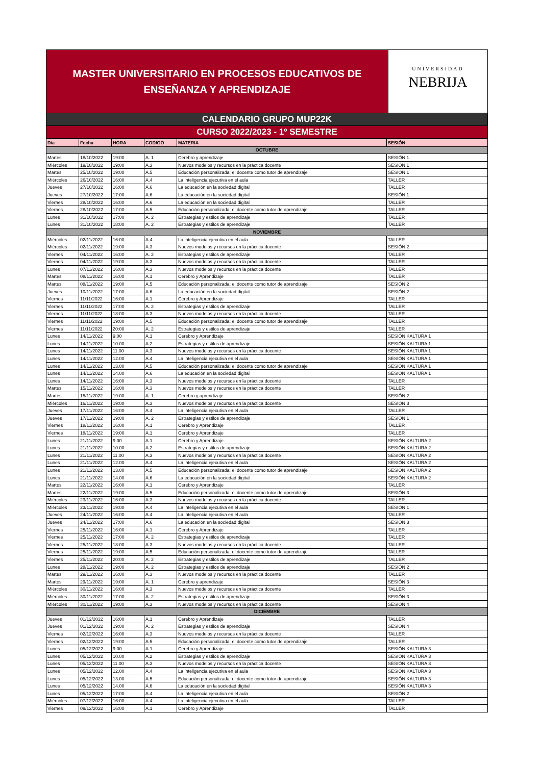| MASTER UNIVERSITARIO EN PROCESOS EDUCATIVOS DE ENSEÑANZA Y APRENDIZAJE | UNIVERSIDAD NEBRIJA |
| CALENDARIO GRUPO MUP22K | |
| CURSO 2022/2023 - 1º SEMESTRE | |
| Día | Fecha | HORA | CODIGO | MATERIA | SESIÓN |
| --- | --- | --- | --- | --- | --- |
| OCTUBRE | | | | | |
| Martes | 18/10/2022 | 19:00 | A. 1 | Cerebro y aprendizaje | SESIÓN 1 |
| Miércoles | 19/10/2022 | 19:00 | A.3 | Nuevos modelos y recursos en la práctica docente | SESIÓN 1 |
| Martes | 25/10/2022 | 19:00 | A.5 | Educación personalizada: el docente como tutor de aprendizaje | SESIÓN 1 |
| Miércoles | 26/10/2022 | 16:00 | A.4 | La inteligencia ejecutiva en el aula | TALLER |
| Jueves | 27/10/2022 | 16:00 | A.6 | La educación en la sociedad digital | TALLER |
| Jueves | 27/10/2022 | 17:00 | A.6 | La educación en la sociedad digital | SESIÓN 1 |
| Viernes | 28/10/2022 | 16:00 | A.6 | La educación en la sociedad digital | TALLER |
| Viernes | 28/10/2022 | 17:00 | A.5 | Educación personalizada: el docente como tutor de aprendizaje | TALLER |
| Lunes | 31/10/2022 | 17:00 | A. 2 | Estrategias y estilos de aprendizaje | TALLER |
| Lunes | 31/10/2022 | 18:00 | A. 2 | Estrategias y estilos de aprendizaje | TALLER |
| NOVIEMBRE | | | | | |
| Miércoles | 02/11/2022 | 16:00 | A.4 | La inteligencia ejecutiva en el aula | TALLER |
| Miércoles | 02/11/2022 | 19:00 | A.3 | Nuevos modelos y recursos en la práctica docente | SESIÓN 2 |
| Viernes | 04/11/2022 | 16:00 | A. 2 | Estrategias y estilos de aprendizaje | TALLER |
| Viernes | 04/11/2022 | 19:00 | A.3 | Nuevos modelos y recursos en la práctica docente | TALLER |
| Lunes | 07/11/2022 | 16:00 | A.3 | Nuevos modelos y recursos en la práctica docente | TALLER |
| Martes | 08/11/2022 | 16:00 | A.1 | Cerebro y Aprendizaje | TALLER |
| Martes | 08/11/2022 | 19:00 | A.5 | Educación personalizada: el docente como tutor de aprendizaje | SESIÓN 2 |
| Jueves | 10/11/2022 | 17:00 | A.6 | La educación en la sociedad digital | SESIÓN 2 |
| Viernes | 11/11/2022 | 16:00 | A.1 | Cerebro y Aprendizaje | TALLER |
| Viernes | 11/11/2022 | 17:00 | A. 2 | Estrategias y estilos de aprendizaje | TALLER |
| Viernes | 11/11/2022 | 18:00 | A.3 | Nuevos modelos y recursos en la práctica docente | TALLER |
| Viernes | 11/11/2022 | 19:00 | A.5 | Educación personalizada: el docente como tutor de aprendizaje | TALLER |
| Viernes | 11/11/2022 | 20:00 | A. 2 | Estrategias y estilos de aprendizaje | TALLER |
| Lunes | 14/11/2022 | 9:00 | A.1 | Cerebro y Aprendizaje | SESIÓN KALTURA 1 |
| Lunes | 14/11/2022 | 10.00 | A.2 | Estrategias y estilos de aprendizaje | SESIÓN KALTURA 1 |
| Lunes | 14/11/2022 | 11.00 | A.3 | Nuevos modelos y recursos en la práctica docente | SESIÓN KALTURA 1 |
| Lunes | 14/11/2022 | 12.00 | A.4 | La inteligencia ejecutiva en el aula | SESIÓN KALTURA 1 |
| Lunes | 14/11/2022 | 13.00 | A.5 | Educación personalizada: el docente como tutor de aprendizaje | SESIÓN KALTURA 1 |
| Lunes | 14/11/2022 | 14.00 | A.6 | La educación en la sociedad digital | SESIÓN KALTURA 1 |
| Lunes | 14/11/2022 | 16:00 | A.3 | Nuevos modelos y recursos en la práctica docente | TALLER |
| Martes | 15/11/2022 | 16:00 | A.3 | Nuevos modelos y recursos en la práctica docente | TALLER |
| Martes | 15/11/2022 | 19:00 | A. 1 | Cerebro y aprendizaje | SESIÓN 2 |
| Miércoles | 16/11/2022 | 19:00 | A.3 | Nuevos modelos y recursos en la práctica docente | SESIÓN 3 |
| Jueves | 17/11/2022 | 16:00 | A.4 | La inteligencia ejecutiva en el aula | TALLER |
| Jueves | 17/11/2022 | 19:00 | A. 2 | Estrategias y estilos de aprendizaje | SESIÓN 1 |
| Viernes | 18/11/2022 | 16:00 | A.1 | Cerebro y Aprendizaje | TALLER |
| Viernes | 18/11/2022 | 19:00 | A.1 | Cerebro y Aprendizaje | TALLER |
| Lunes | 21/11/2022 | 9:00 | A.1 | Cerebro y Aprendizaje | SESIÓN KALTURA 2 |
| Lunes | 21/11/2022 | 10.00 | A.2 | Estrategias y estilos de aprendizaje | SESIÓN KALTURA 2 |
| Lunes | 21/11/2022 | 11.00 | A.3 | Nuevos modelos y recursos en la práctica docente | SESIÓN KALTURA 2 |
| Lunes | 21/11/2022 | 12.00 | A.4 | La inteligencia ejecutiva en el aula | SESIÓN KALTURA 2 |
| Lunes | 21/11/2022 | 13.00 | A.5 | Educación personalizada: el docente como tutor de aprendizaje | SESIÓN KALTURA 2 |
| Lunes | 21/11/2022 | 14.00 | A.6 | La educación en la sociedad digital | SESIÓN KALTURA 2 |
| Martes | 22/11/2022 | 16:00 | A.1 | Cerebro y Aprendizaje | TALLER |
| Martes | 22/11/2022 | 19:00 | A.5 | Educación personalizada: el docente como tutor de aprendizaje | SESIÓN 3 |
| Miércoles | 23/11/2022 | 16:00 | A.3 | Nuevos modelos y recursos en la práctica docente | TALLER |
| Miércoles | 23/11/2022 | 19:00 | A.4 | La inteligencia ejecutiva en el aula | SESIÓN 1 |
| Jueves | 24/11/2022 | 16:00 | A.4 | La inteligencia ejecutiva en el aula | TALLER |
| Jueves | 24/11/2022 | 17:00 | A.6 | La educación en la sociedad digital | SESIÓN 3 |
| Viernes | 25/11/2022 | 16:00 | A.1 | Cerebro y Aprendizaje | TALLER |
| Viernes | 25/11/2022 | 17:00 | A. 2 | Estrategias y estilos de aprendizaje | TALLER |
| Viernes | 25/11/2022 | 18:00 | A.3 | Nuevos modelos y recursos en la práctica docente | TALLER |
| Viernes | 25/11/2022 | 19:00 | A.5 | Educación personalizada: el docente como tutor de aprendizaje | TALLER |
| Viernes | 25/11/2022 | 20:00 | A. 2 | Estrategias y estilos de aprendizaje | TALLER |
| Lunes | 28/11/2022 | 19:00 | A. 2 | Estrategias y estilos de aprendizaje | SESIÓN 2 |
| Martes | 29/11/2022 | 16:00 | A.3 | Nuevos modelos y recursos en la práctica docente | TALLER |
| Martes | 29/11/2022 | 19:00 | A. 1 | Cerebro y aprendizaje | SESIÓN 3 |
| Miércoles | 30/11/2022 | 16:00 | A.3 | Nuevos modelos y recursos en la práctica docente | TALLER |
| Miércoles | 30/11/2022 | 17:00 | A. 2 | Estrategias y estilos de aprendizaje | SESIÓN 3 |
| Miércoles | 30/11/2022 | 19:00 | A.3 | Nuevos modelos y recursos en la práctica docente | SESIÓN 4 |
| DICIEMBRE | | | | | |
| Jueves | 01/12/2022 | 16:00 | A.1 | Cerebro y Aprendizaje | TALLER |
| Jueves | 01/12/2022 | 19:00 | A. 2 | Estrategias y estilos de aprendizaje | SESIÓN 4 |
| Viernes | 02/12/2022 | 16:00 | A.3 | Nuevos modelos y recursos en la práctica docente | TALLER |
| Viernes | 02/12/2022 | 19:00 | A.5 | Educación personalizada: el docente como tutor de aprendizaje | TALLER |
| Lunes | 05/12/2022 | 9:00 | A.1 | Cerebro y Aprendizaje | SESIÓN KALTURA 3 |
| Lunes | 05/12/2022 | 10.00 | A.2 | Estrategias y estilos de aprendizaje | SESIÓN KALTURA 3 |
| Lunes | 05/12/2022 | 11.00 | A.3 | Nuevos modelos y recursos en la práctica docente | SESIÓN KALTURA 3 |
| Lunes | 05/12/2022 | 12.00 | A.4 | La inteligencia ejecutiva en el aula | SESIÓN KALTURA 3 |
| Lunes | 05/12/2022 | 13.00 | A.5 | Educación personalizada: el docente como tutor de aprendizaje | SESIÓN KALTURA 3 |
| Lunes | 05/12/2022 | 14.00 | A.6 | La educación en la sociedad digital | SESIÓN KALTURA 3 |
| Lunes | 05/12/2022 | 17:00 | A.4 | La inteligencia ejecutiva en el aula | SESIÓN 2 |
| Miércoles | 07/12/2022 | 16:00 | A.4 | La inteligencia ejecutiva en el aula | TALLER |
| Viernes | 09/12/2022 | 16:00 | A.1 | Cerebro y Aprendizaje | TALLER |